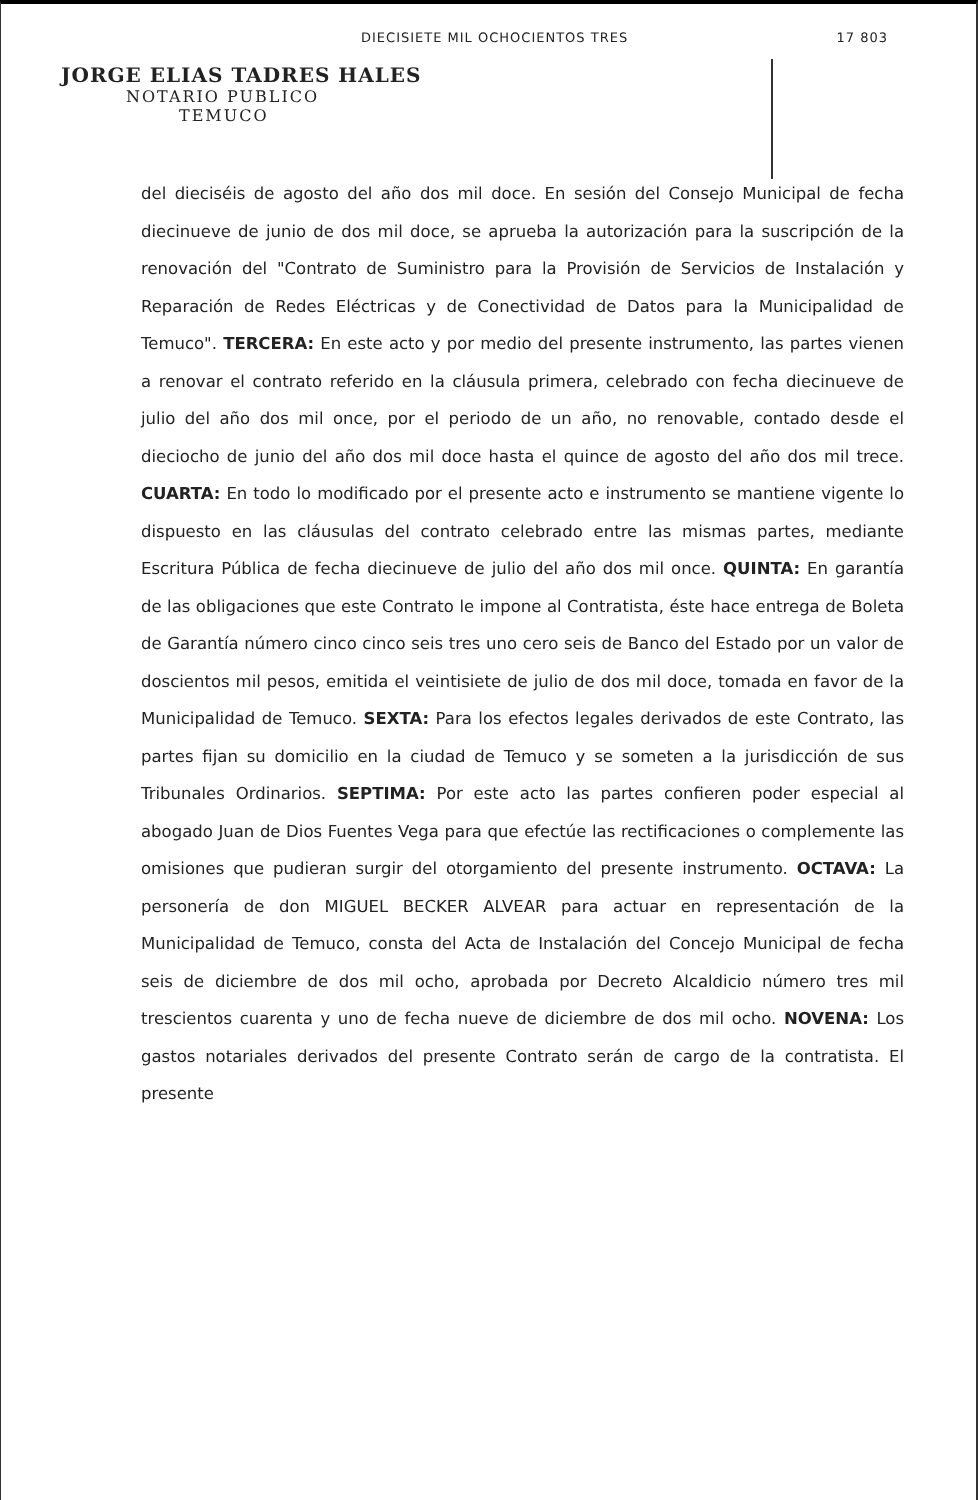DIECISIETE MIL OCHOCIENTOS TRES 17 803
JORGE ELIAS TADRES HALES
NOTARIO PUBLICO
TEMUCO
del dieciséis de agosto del año dos mil doce. En sesión del Consejo Municipal de fecha diecinueve de junio de dos mil doce, se aprueba la autorización para la suscripción de la renovación del "Contrato de Suministro para la Provisión de Servicios de Instalación y Reparación de Redes Eléctricas y de Conectividad de Datos para la Municipalidad de Temuco". TERCERA: En este acto y por medio del presente instrumento, las partes vienen a renovar el contrato referido en la cláusula primera, celebrado con fecha diecinueve de julio del año dos mil once, por el periodo de un año, no renovable, contado desde el dieciocho de junio del año dos mil doce hasta el quince de agosto del año dos mil trece. CUARTA: En todo lo modificado por el presente acto e instrumento se mantiene vigente lo dispuesto en las cláusulas del contrato celebrado entre las mismas partes, mediante Escritura Pública de fecha diecinueve de julio del año dos mil once. QUINTA: En garantía de las obligaciones que este Contrato le impone al Contratista, éste hace entrega de Boleta de Garantía número cinco cinco seis tres uno cero seis de Banco del Estado por un valor de doscientos mil pesos, emitida el veintisiete de julio de dos mil doce, tomada en favor de la Municipalidad de Temuco. SEXTA: Para los efectos legales derivados de este Contrato, las partes fijan su domicilio en la ciudad de Temuco y se someten a la jurisdicción de sus Tribunales Ordinarios. SEPTIMA: Por este acto las partes confieren poder especial al abogado Juan de Dios Fuentes Vega para que efectúe las rectificaciones o complemente las omisiones que pudieran surgir del otorgamiento del presente instrumento. OCTAVA: La personería de don MIGUEL BECKER ALVEAR para actuar en representación de la Municipalidad de Temuco, consta del Acta de Instalación del Concejo Municipal de fecha seis de diciembre de dos mil ocho, aprobada por Decreto Alcaldicio número tres mil trescientos cuarenta y uno de fecha nueve de diciembre de dos mil ocho. NOVENA: Los gastos notariales derivados del presente Contrato serán de cargo de la contratista. El presente